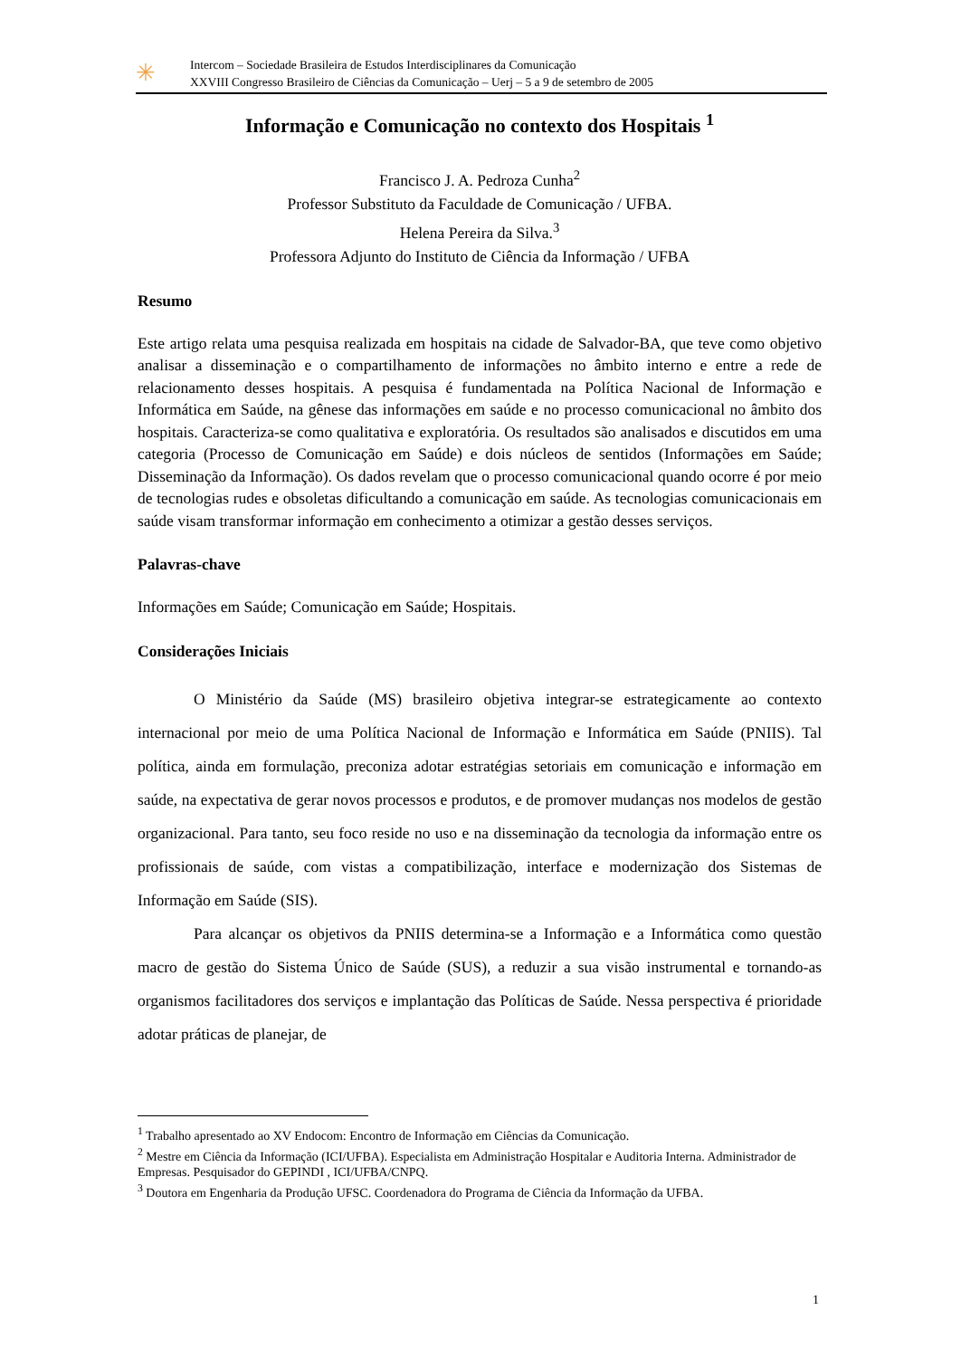✳
Intercom – Sociedade Brasileira de Estudos Interdisciplinares da Comunicação
XXVIII Congresso Brasileiro de Ciências da Comunicação – Uerj – 5 a 9 de setembro de 2005
Informação e Comunicação no contexto dos Hospitais <sup>1</sup>
Francisco J. A. Pedroza Cunha<sup>2</sup>
Professor Substituto da Faculdade de Comunicação / UFBA.
Helena Pereira da Silva.<sup>3</sup>
Professora Adjunto do Instituto de Ciência da Informação / UFBA
Resumo
Este artigo relata uma pesquisa realizada em hospitais na cidade de Salvador-BA, que teve como objetivo analisar a disseminação e o compartilhamento de informações no âmbito interno e entre a rede de relacionamento desses hospitais. A pesquisa é fundamentada na Política Nacional de Informação e Informática em Saúde, na gênese das informações em saúde e no processo comunicacional no âmbito dos hospitais. Caracteriza-se como qualitativa e exploratória. Os resultados são analisados e discutidos em uma categoria (Processo de Comunicação em Saúde) e dois núcleos de sentidos (Informações em Saúde; Disseminação da Informação). Os dados revelam que o processo comunicacional quando ocorre é por meio de tecnologias rudes e obsoletas dificultando a comunicação em saúde. As tecnologias comunicacionais em saúde visam transformar informação em conhecimento a otimizar a gestão desses serviços.
Palavras-chave
Informações em Saúde; Comunicação em Saúde; Hospitais.
Considerações Iniciais
O Ministério da Saúde (MS) brasileiro objetiva integrar-se estrategicamente ao contexto internacional por meio de uma Política Nacional de Informação e Informática em Saúde (PNIIS). Tal política, ainda em formulação, preconiza adotar estratégias setoriais em comunicação e informação em saúde, na expectativa de gerar novos processos e produtos, e de promover mudanças nos modelos de gestão organizacional. Para tanto, seu foco reside no uso e na disseminação da tecnologia da informação entre os profissionais de saúde, com vistas a compatibilização, interface e modernização dos Sistemas de Informação em Saúde (SIS).
Para alcançar os objetivos da PNIIS determina-se a Informação e a Informática como questão macro de gestão do Sistema Único de Saúde (SUS), a reduzir a sua visão instrumental e tornando-as organismos facilitadores dos serviços e implantação das Políticas de Saúde. Nessa perspectiva é prioridade adotar práticas de planejar, de
<sup>1</sup> Trabalho apresentado ao XV Endocom: Encontro de Informação em Ciências da Comunicação.
<sup>2</sup> Mestre em Ciência da Informação (ICI/UFBA). Especialista em Administração Hospitalar e Auditoria Interna. Administrador de Empresas. Pesquisador do GEPINDI , ICI/UFBA/CNPQ.
<sup>3</sup> Doutora em Engenharia da Produção UFSC. Coordenadora do Programa de Ciência da Informação da UFBA.
1